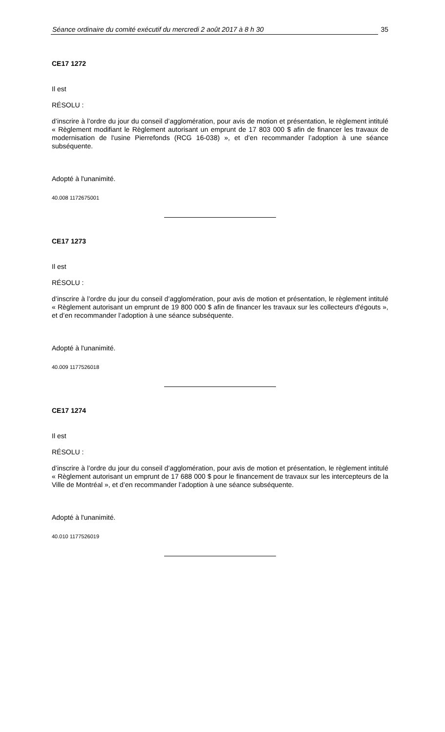Séance ordinaire du comité exécutif du mercredi 2 août 2017 à 8 h 30 35
CE17 1272
Il est
RÉSOLU :
d’inscrire à l’ordre du jour du conseil d’agglomération, pour avis de motion et présentation, le règlement intitulé « Règlement modifiant le Règlement autorisant un emprunt de 17 803 000 $ afin de financer les travaux de modernisation de l'usine Pierrefonds (RCG 16-038) », et d’en recommander l’adoption à une séance subséquente.
Adopté à l'unanimité.
40.008 1172675001
CE17 1273
Il est
RÉSOLU :
d’inscrire à l’ordre du jour du conseil d’agglomération, pour avis de motion et présentation, le règlement intitulé « Règlement autorisant un emprunt de 19 800 000 $ afin de financer les travaux sur les collecteurs d'égouts », et d’en recommander l’adoption à une séance subséquente.
Adopté à l'unanimité.
40.009 1177526018
CE17 1274
Il est
RÉSOLU :
d’inscrire à l’ordre du jour du conseil d’agglomération, pour avis de motion et présentation, le règlement intitulé « Règlement autorisant un emprunt de 17 688 000 $ pour le financement de travaux sur les intercepteurs de la Ville de Montréal », et d’en recommander l’adoption à une séance subséquente.
Adopté à l'unanimité.
40.010 1177526019